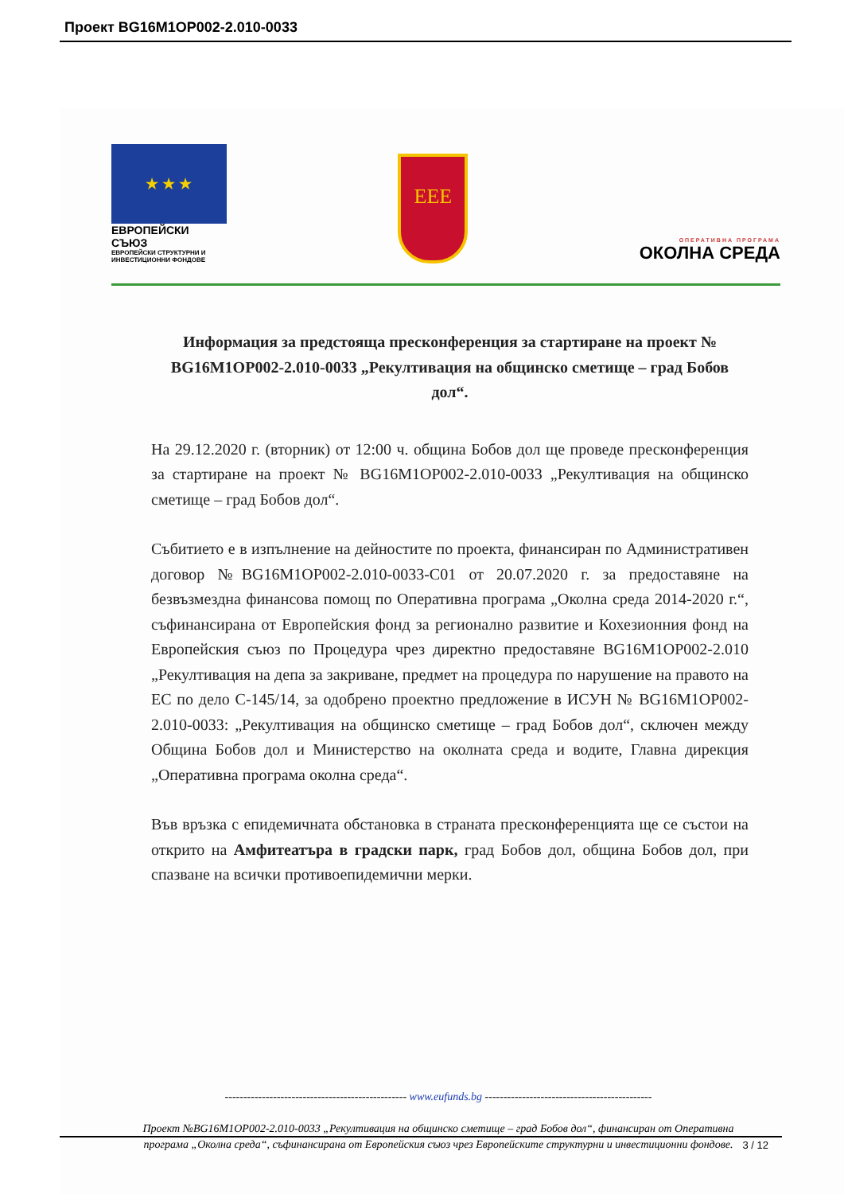Проект BG16M1OP002-2.010-0033
★ ★ ★
ЕВРОПЕЙСКИ СЪЮЗ
ЕВРОПЕЙСКИ СТРУКТУРНИ И ИНВЕСТИЦИОННИ ФОНДОВЕ
ЕЕЕ
ОПЕРАТИВНА ПРОГРАМА
ОКОЛНА СРЕДА
Информация за предстояща пресконференция за стартиране на проект № BG16M1OP002-2.010-0033 „Рекултивация на общинско сметище – град Бобов дол“.
На 29.12.2020 г. (вторник) от 12:00 ч. община Бобов дол ще проведе пресконференция за стартиране на проект № BG16M1OP002-2.010-0033 „Рекултивация на общинско сметище – град Бобов дол“.
Събитието е в изпълнение на дейностите по проекта, финансиран по Административен договор №BG16M1OP002-2.010-0033-C01 от 20.07.2020 г. за предоставяне на безвъзмездна финансова помощ по Оперативна програма „Околна среда 2014-2020 г.“, съфинансирана от Европейския фонд за регионално развитие и Кохезионния фонд на Европейския съюз по Процедура чрез директно предоставяне BG16M1OP002-2.010 „Рекултивация на депа за закриване, предмет на процедура по нарушение на правото на ЕС по дело C-145/14, за одобрено проектно предложение в ИСУН № BG16M1OP002-2.010-0033: „Рекултивация на общинско сметище – град Бобов дол“, сключен между Община Бобов дол и Министерство на околната среда и водите, Главна дирекция „Оперативна програма околна среда“.
Във връзка с епидемичната обстановка в страната пресконференцията ще се състои на открито на Амфитеатъра в градски парк, град Бобов дол, община Бобов дол, при спазване на всички противоепидемични мерки.
------------------------------------------------- www.eufunds.bg ---------------------------------------------
Проект №BG16M1OP002-2.010-0033 „Рекултивация на общинско сметище – град Бобов дол“, финансиран от Оперативна програма „Околна среда“, съфинансирана от Европейския съюз чрез Европейските структурни и инвестиционни фондове.
3 / 12